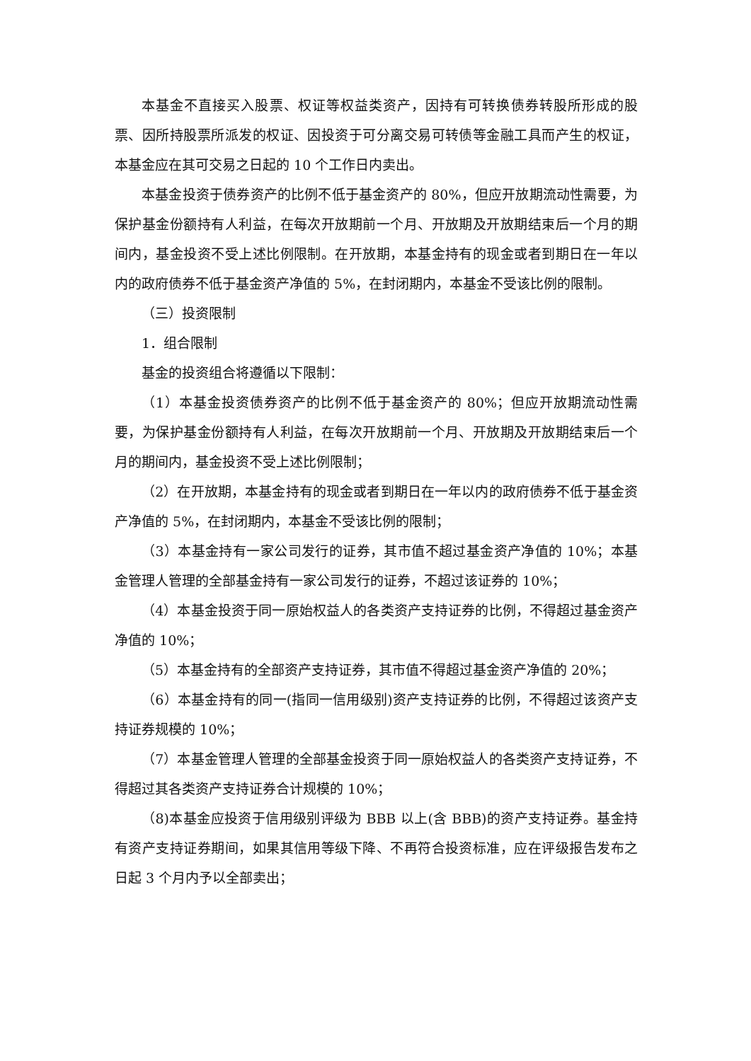本基金不直接买入股票、权证等权益类资产，因持有可转换债券转股所形成的股票、因所持股票所派发的权证、因投资于可分离交易可转债等金融工具而产生的权证，本基金应在其可交易之日起的 10 个工作日内卖出。
本基金投资于债券资产的比例不低于基金资产的 80%，但应开放期流动性需要，为保护基金份额持有人利益，在每次开放期前一个月、开放期及开放期结束后一个月的期间内，基金投资不受上述比例限制。在开放期，本基金持有的现金或者到期日在一年以内的政府债券不低于基金资产净值的 5%，在封闭期内，本基金不受该比例的限制。
（三）投资限制
1．组合限制
基金的投资组合将遵循以下限制：
（1）本基金投资债券资产的比例不低于基金资产的 80%；但应开放期流动性需要，为保护基金份额持有人利益，在每次开放期前一个月、开放期及开放期结束后一个月的期间内，基金投资不受上述比例限制；
（2）在开放期，本基金持有的现金或者到期日在一年以内的政府债券不低于基金资产净值的 5%，在封闭期内，本基金不受该比例的限制；
（3）本基金持有一家公司发行的证券，其市值不超过基金资产净值的 10%；本基金管理人管理的全部基金持有一家公司发行的证券，不超过该证券的 10%；
（4）本基金投资于同一原始权益人的各类资产支持证券的比例，不得超过基金资产净值的 10%；
（5）本基金持有的全部资产支持证券，其市值不得超过基金资产净值的 20%；
（6）本基金持有的同一(指同一信用级别)资产支持证券的比例，不得超过该资产支持证券规模的 10%；
（7）本基金管理人管理的全部基金投资于同一原始权益人的各类资产支持证券，不得超过其各类资产支持证券合计规模的 10%；
（8)本基金应投资于信用级别评级为 BBB 以上(含 BBB)的资产支持证券。基金持有资产支持证券期间，如果其信用等级下降、不再符合投资标准，应在评级报告发布之日起 3 个月内予以全部卖出；